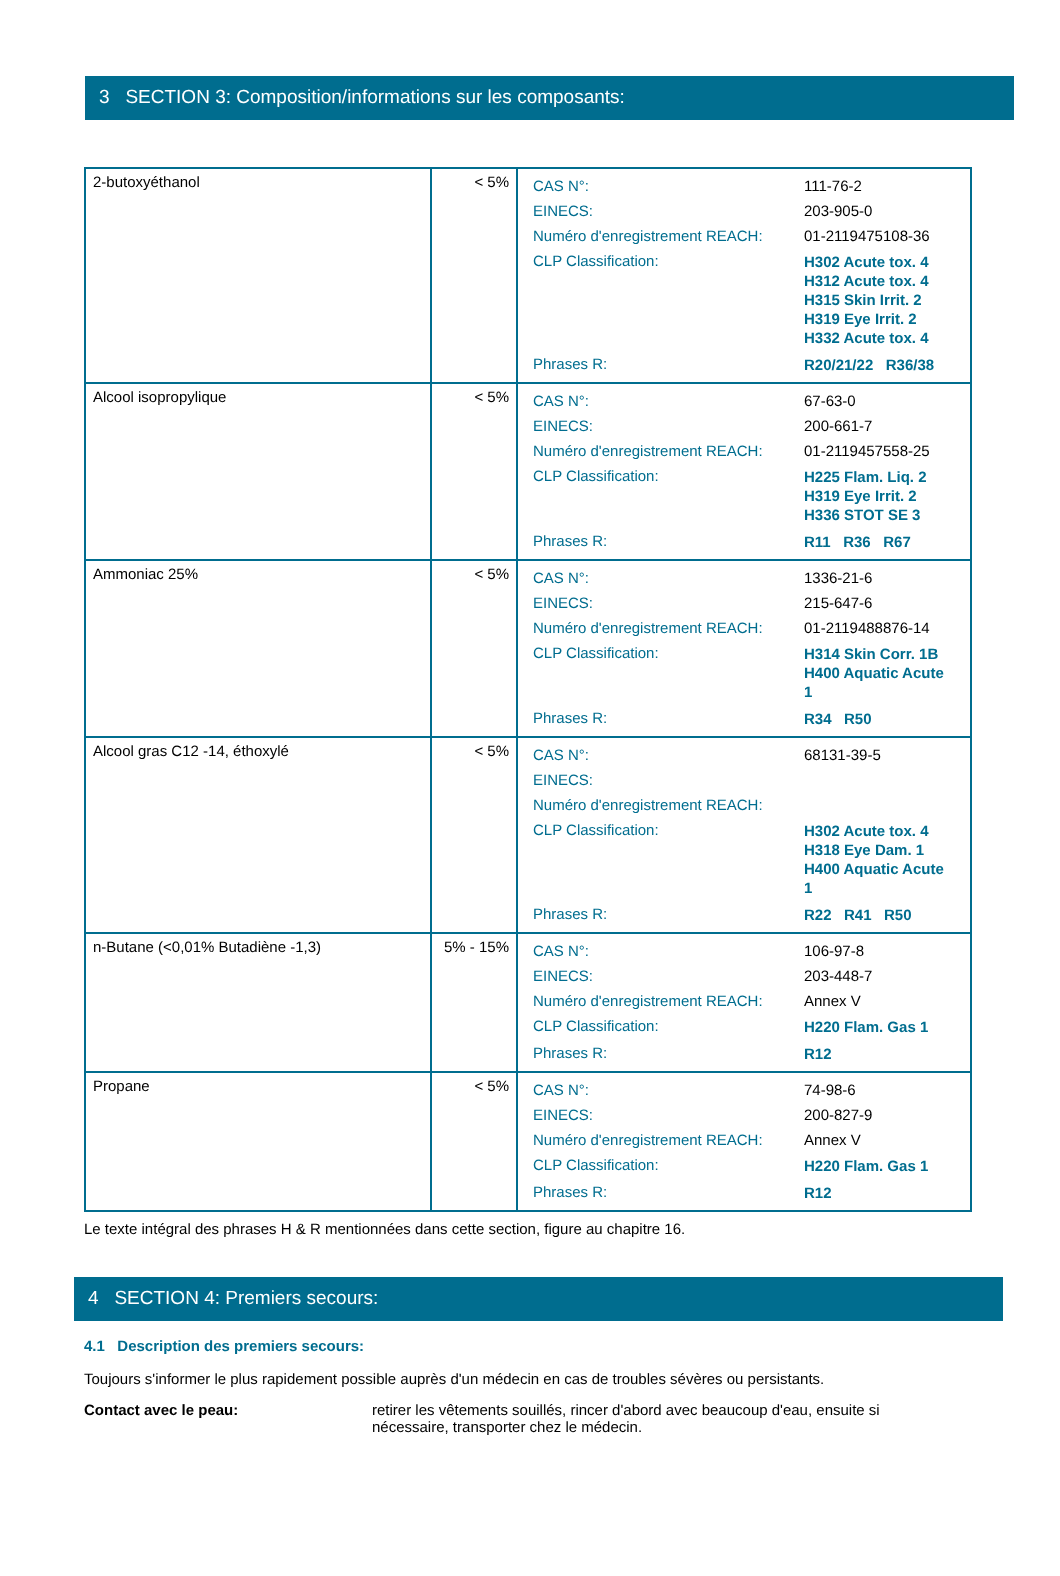3 SECTION 3: Composition/informations sur les composants:
| 2-butoxyéthanol | < 5% | / CAS N°: / 111-76-2 / / EINECS: / 203-905-0 / / Numéro d'enregistrement REACH: / 01-2119475108-36 / / CLP Classification: / H302 Acute tox. 4 H312 Acute tox. 4 H315 Skin Irrit. 2 H319 Eye Irrit. 2 H332 Acute tox. 4 / / Phrases R: / R20/21/22 R36/38 / |
| Alcool isopropylique | < 5% | / CAS N°: / 67-63-0 / / EINECS: / 200-661-7 / / Numéro d'enregistrement REACH: / 01-2119457558-25 / / CLP Classification: / H225 Flam. Liq. 2 H319 Eye Irrit. 2 H336 STOT SE 3 / / Phrases R: / R11 R36 R67 / |
| Ammoniac 25% | < 5% | / CAS N°: / 1336-21-6 / / EINECS: / 215-647-6 / / Numéro d'enregistrement REACH: / 01-2119488876-14 / / CLP Classification: / H314 Skin Corr. 1B H400 Aquatic Acute 1 / / Phrases R: / R34 R50 / |
| Alcool gras C12 -14, éthoxylé | < 5% | / CAS N°: / 68131-39-5 / / EINECS: / / / Numéro d'enregistrement REACH: / / / CLP Classification: / H302 Acute tox. 4 H318 Eye Dam. 1 H400 Aquatic Acute 1 / / Phrases R: / R22 R41 R50 / |
| n-Butane (<0,01% Butadiène -1,3) | 5% - 15% | / CAS N°: / 106-97-8 / / EINECS: / 203-448-7 / / Numéro d'enregistrement REACH: / Annex V / / CLP Classification: / H220 Flam. Gas 1 / / Phrases R: / R12 / |
| Propane | < 5% | / CAS N°: / 74-98-6 / / EINECS: / 200-827-9 / / Numéro d'enregistrement REACH: / Annex V / / CLP Classification: / H220 Flam. Gas 1 / / Phrases R: / R12 / |
Le texte intégral des phrases H & R mentionnées dans cette section, figure au chapitre 16.
4 SECTION 4: Premiers secours:
4.1 Description des premiers secours:
Toujours s'informer le plus rapidement possible auprès d'un médecin en cas de troubles sévères ou persistants.
Contact avec le peau: retirer les vêtements souillés, rincer d'abord avec beaucoup d'eau, ensuite si nécessaire, transporter chez le médecin.